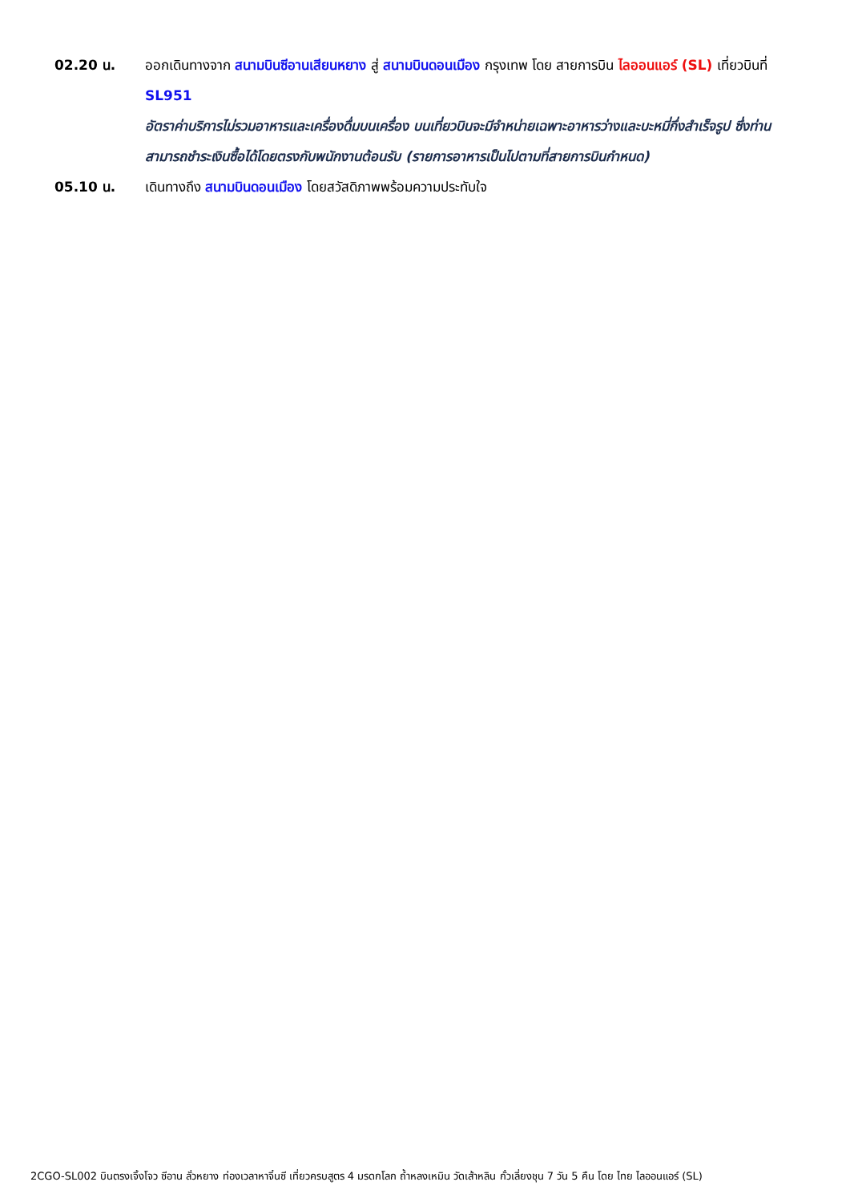02.20 น. ออกเดินทางจาก สนามบินซีอานเสียนหยาง สู่ สนามบินดอนเมือง กรุงเทพ โดย สายการบิน ไลออนแอร์ (SL) เที่ยวบินที่ SL951
อัตราค่าบริการไม่รวมอาหารและเครื่องดื่มบนเครื่อง บนเที่ยวบินจะมีจำหน่ายเฉพาะอาหารว่างและบะหมี่กึ่งสำเร็จรูป ซึ่งท่านสามารถชำระเงินซื้อได้โดยตรงกับพนักงานต้อนรับ (รายการอาหารเป็นไปตามที่สายการบินกำหนด)
05.10 น. เดินทางถึง สนามบินดอนเมือง โดยสวัสดิภาพพร้อมความประทับใจ
2CGO-SL002 บินตรงเจิ้งโจว ซีอาน ลั่วหยาง ท่องเวลาหาจิ๋นซี เที่ยวครบสูตร 4 มรดกโลก ถ้ำหลงเหมิน วัดเส้าหลิน กั๋วเลี่ยงชุน 7 วัน 5 คืน โดย ไทย ไลออนแอร์ (SL)